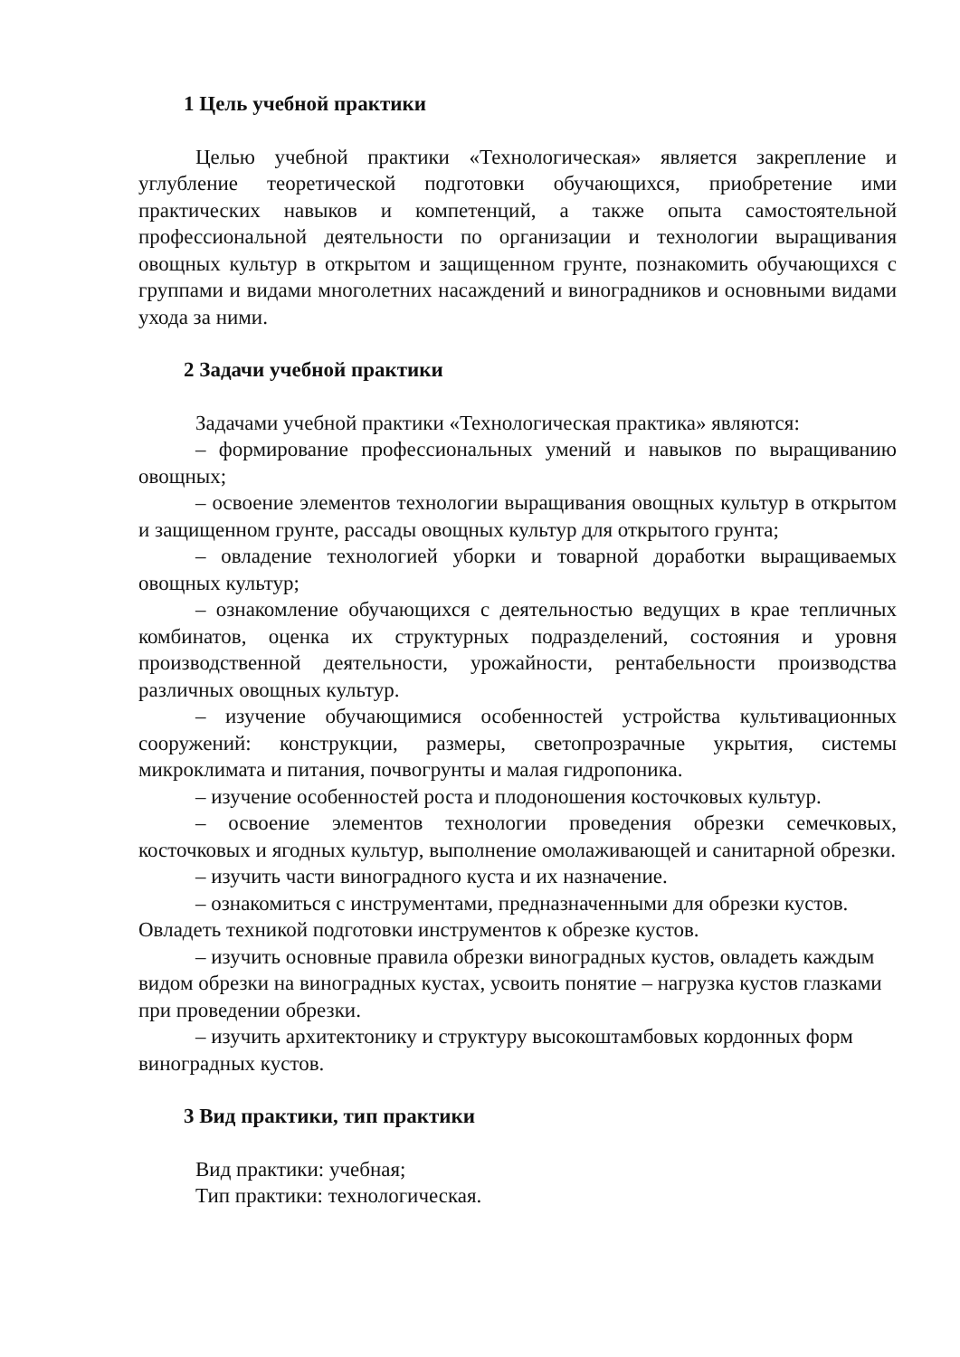1 Цель учебной практики
Целью учебной практики «Технологическая» является закрепление и углубление теоретической подготовки обучающихся, приобретение ими практических навыков и компетенций, а также опыта самостоятельной профессиональной деятельности по организации и технологии выращивания овощных культур в открытом и защищенном грунте, познакомить обучающихся с группами и видами многолетних насаждений и виноградников и основными видами ухода за ними.
2 Задачи учебной практики
Задачами учебной практики «Технологическая практика» являются:
– формирование профессиональных умений и навыков по выращиванию овощных;
– освоение элементов технологии выращивания овощных культур в открытом и защищенном грунте, рассады овощных культур для открытого грунта;
– овладение технологией уборки и товарной доработки выращиваемых овощных культур;
– ознакомление обучающихся с деятельностью ведущих в крае тепличных комбинатов, оценка их структурных подразделений, состояния и уровня производственной деятельности, урожайности, рентабельности производства различных овощных культур.
– изучение обучающимися особенностей устройства культивационных сооружений: конструкции, размеры, светопрозрачные укрытия, системы микроклимата и питания, почвогрунты и малая гидропоника.
– изучение особенностей роста и плодоношения косточковых культур.
– освоение элементов технологии проведения обрезки семечковых, косточковых и ягодных культур, выполнение омолаживающей и санитарной обрезки.
– изучить части виноградного куста и их назначение.
– ознакомиться с инструментами, предназначенными для обрезки кустов. Овладеть техникой подготовки инструментов к обрезке кустов.
– изучить основные правила обрезки виноградных кустов, овладеть каждым видом обрезки на виноградных кустах, усвоить понятие – нагрузка кустов глазками при проведении обрезки.
– изучить архитектонику и структуру высокоштамбовых кордонных форм виноградных кустов.
3 Вид практики, тип практики
Вид практики: учебная;
Тип практики: технологическая.